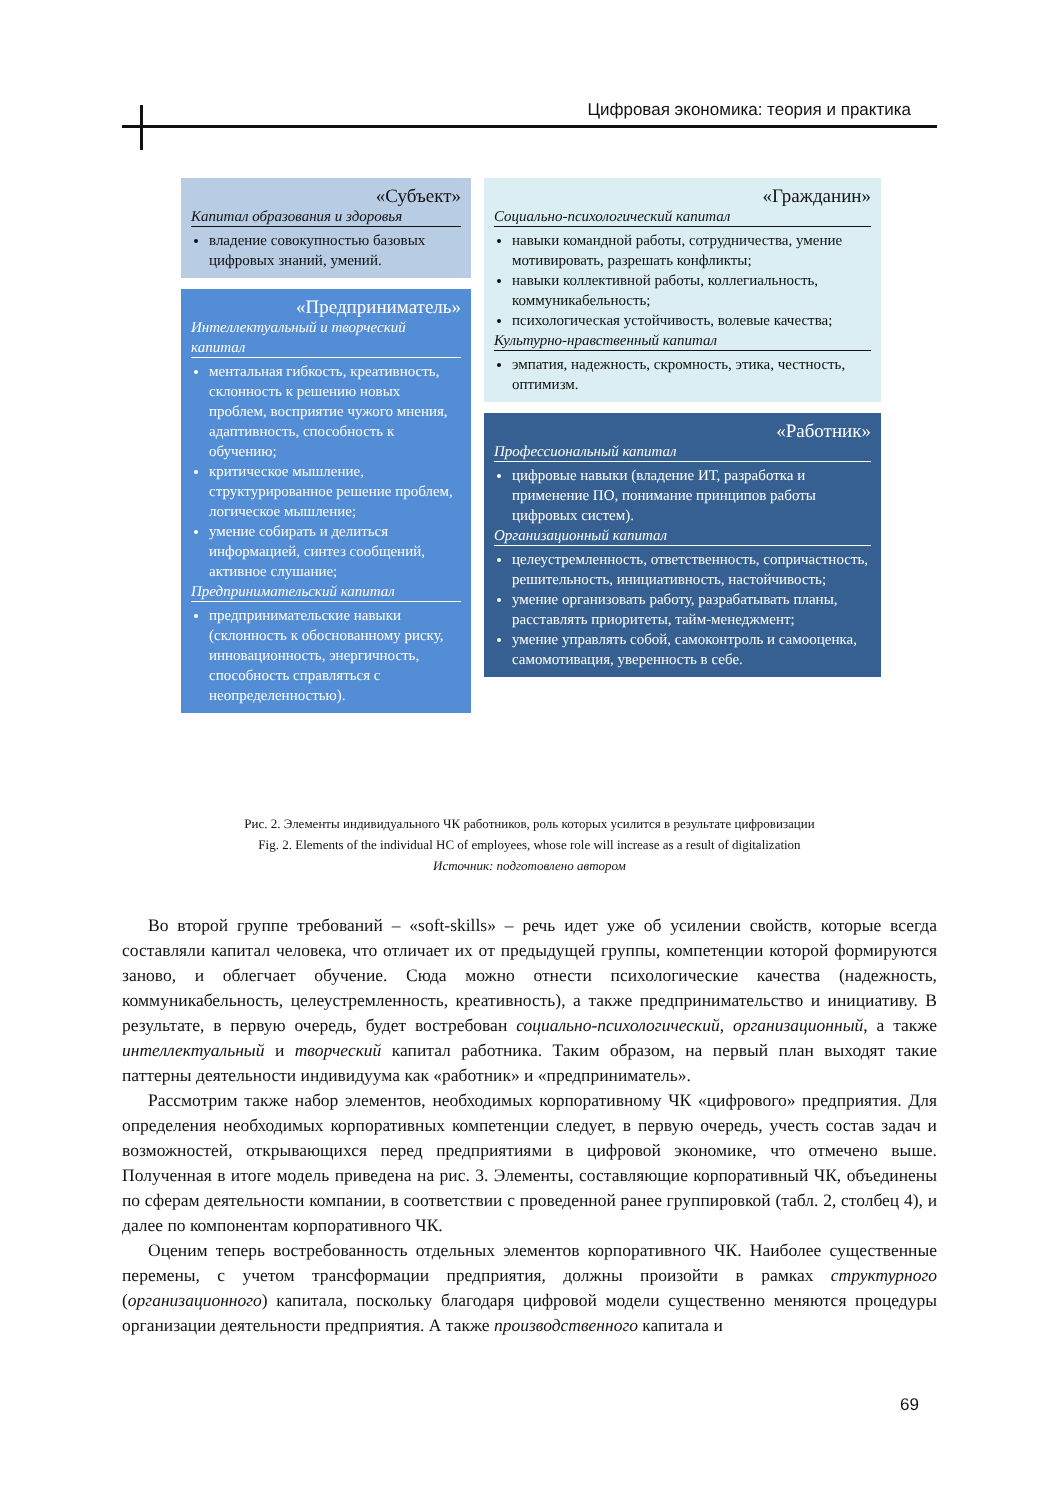Цифровая экономика: теория и практика
«Субъект»
Капитал образования и здоровья
владение совокупностью базовых цифровых знаний, умений.
«Предприниматель»
Интеллектуальный и творческий капитал
ментальная гибкость, креативность, склонность к решению новых проблем, восприятие чужого мнения, адаптивность, способность к обучению;
критическое мышление, структурированное решение проблем, логическое мышление;
умение собирать и делиться информацией, синтез сообщений, активное слушание;
Предпринимательский капитал
предпринимательские навыки (склонность к обоснованному риску, инновационность, энергичность, способность справляться с неопределенностью).
«Гражданин»
Социально-психологический капитал
навыки командной работы, сотрудничества, умение мотивировать, разрешать конфликты;
навыки коллективной работы, коллегиальность, коммуникабельность;
психологическая устойчивость, волевые качества;
Культурно-нравственный капитал
эмпатия, надежность, скромность, этика, честность, оптимизм.
«Работник»
Профессиональный капитал
цифровые навыки (владение ИТ, разработка и применение ПО, понимание принципов работы цифровых систем).
Организационный капитал
целеустремленность, ответственность, сопричастность, решительность, инициативность, настойчивость;
умение организовать работу, разрабатывать планы, расставлять приоритеты, тайм-менеджмент;
умение управлять собой, самоконтроль и самооценка, самомотивация, уверенность в себе.
Рис. 2. Элементы индивидуального ЧК работников, роль которых усилится в результате цифровизации
Fig. 2. Elements of the individual HC of employees, whose role will increase as a result of digitalization
Источник: подготовлено автором
Во второй группе требований – «soft-skills» – речь идет уже об усилении свойств, которые всегда составляли капитал человека, что отличает их от предыдущей группы, компетенции которой формируются заново, и облегчает обучение. Сюда можно отнести психологические качества (надежность, коммуникабельность, целеустремленность, креативность), а также предпринимательство и инициативу. В результате, в первую очередь, будет востребован социально-психологический, организационный, а также интеллектуальный и творческий капитал работника. Таким образом, на первый план выходят такие паттерны деятельности индивидуума как «работник» и «предприниматель».
Рассмотрим также набор элементов, необходимых корпоративному ЧК «цифрового» предприятия. Для определения необходимых корпоративных компетенции следует, в первую очередь, учесть состав задач и возможностей, открывающихся перед предприятиями в цифровой экономике, что отмечено выше. Полученная в итоге модель приведена на рис. 3. Элементы, составляющие корпоративный ЧК, объединены по сферам деятельности компании, в соответствии с проведенной ранее группировкой (табл. 2, столбец 4), и далее по компонентам корпоративного ЧК.
Оценим теперь востребованность отдельных элементов корпоративного ЧК. Наиболее существенные перемены, с учетом трансформации предприятия, должны произойти в рамках структурного (организационного) капитала, поскольку благодаря цифровой модели существенно меняются процедуры организации деятельности предприятия. А также производственного капитала и
69